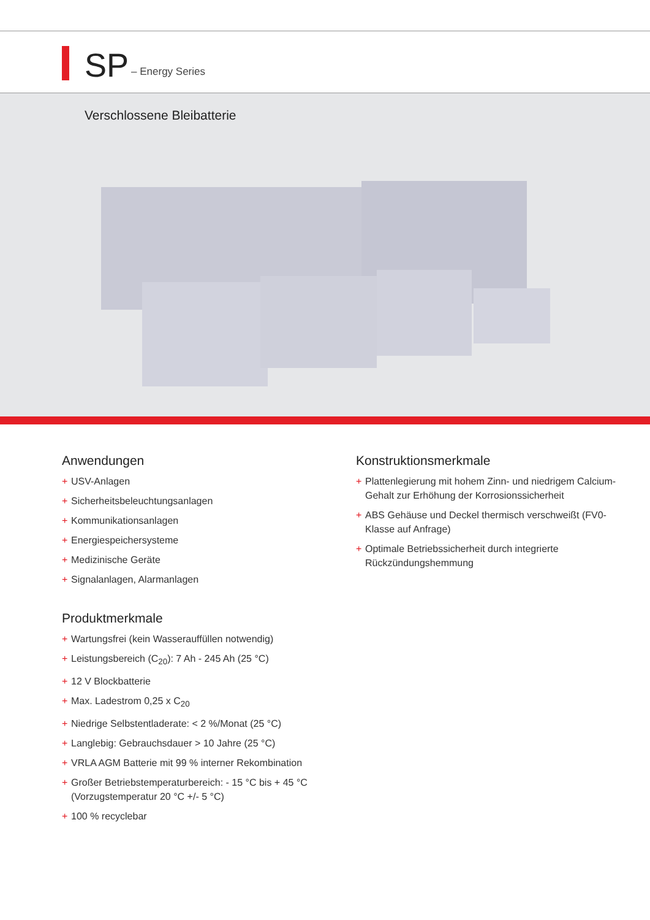SP
– Energy Series
Verschlossene Bleibatterie
Anwendungen
+ USV-Anlagen
+ Sicherheitsbeleuchtungsanlagen
+ Kommunikationsanlagen
+ Energiespeichersysteme
+ Medizinische Geräte
+ Signalanlagen, Alarmanlagen
Produktmerkmale
+ Wartungsfrei (kein Wasserauffüllen notwendig)
+ Leistungsbereich (C<sub>20</sub>): 7 Ah - 245 Ah (25 °C)
+ 12 V Blockbatterie
+ Max. Ladestrom 0,25 x C<sub>20</sub>
+ Niedrige Selbstentladerate: < 2 %/Monat (25 °C)
+ Langlebig: Gebrauchsdauer > 10 Jahre (25 °C)
+ VRLA AGM Batterie mit 99 % interner Rekombination
+ Großer Betriebstemperaturbereich: - 15 °C bis + 45 °C (Vorzugstemperatur 20 °C +/- 5 °C)
+ 100 % recyclebar
Konstruktionsmerkmale
+ Plattenlegierung mit hohem Zinn- und niedrigem Calcium-Gehalt zur Erhöhung der Korrosionssicherheit
+ ABS Gehäuse und Deckel thermisch verschweißt (FV0-Klasse auf Anfrage)
+ Optimale Betriebssicherheit durch integrierte Rückzündungshemmung